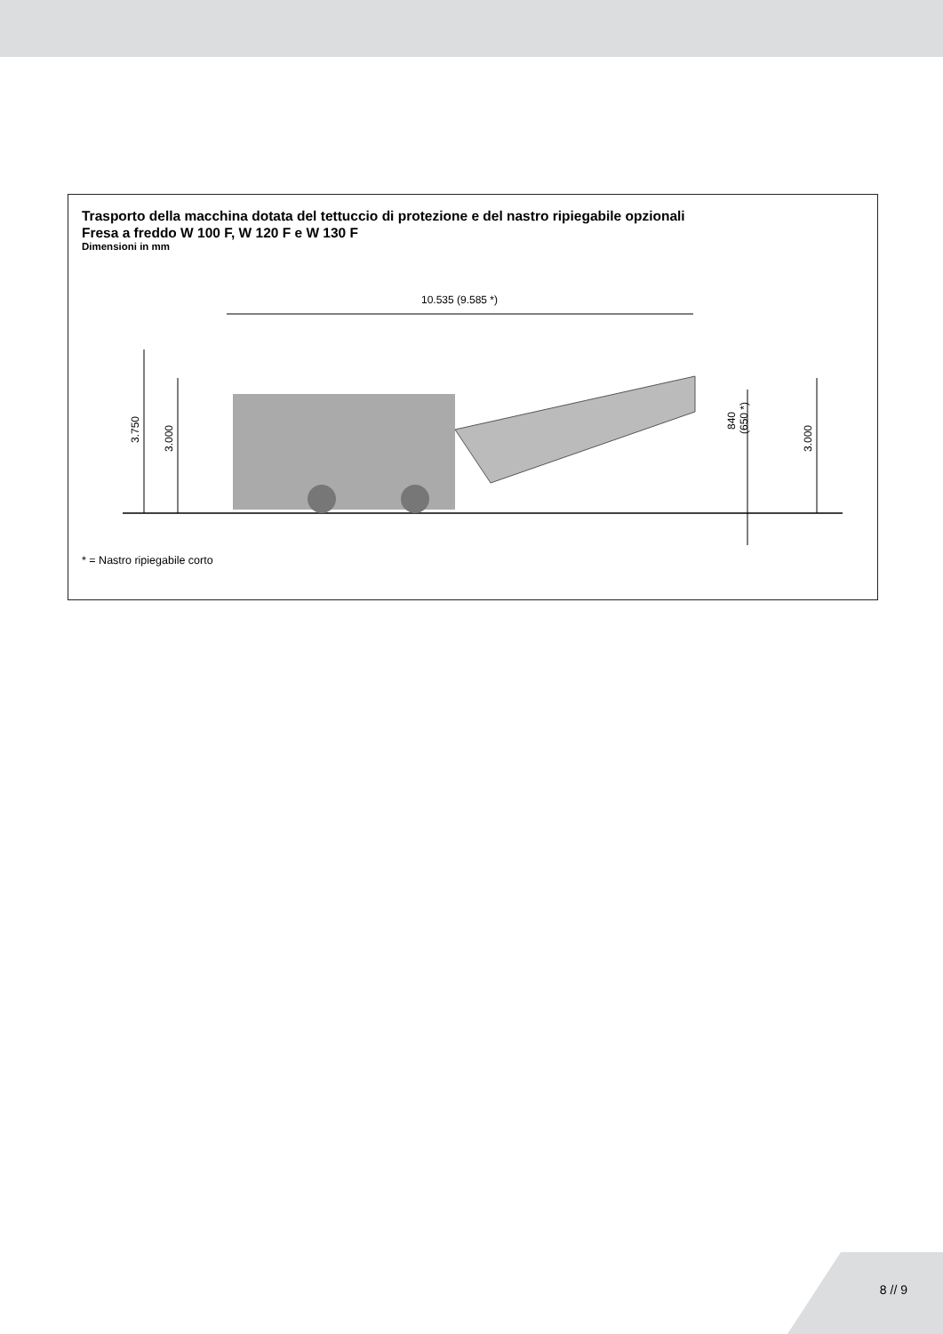Trasporto della macchina dotata del tettuccio di protezione e del nastro ripiegabile opzionali
Fresa a freddo W 100 F, W 120 F e W 130 F
Dimensioni in mm
10.535 (9.585 *)
3.750
3.000
3.000
840
(650 *)
* = Nastro ripiegabile corto
8 // 9